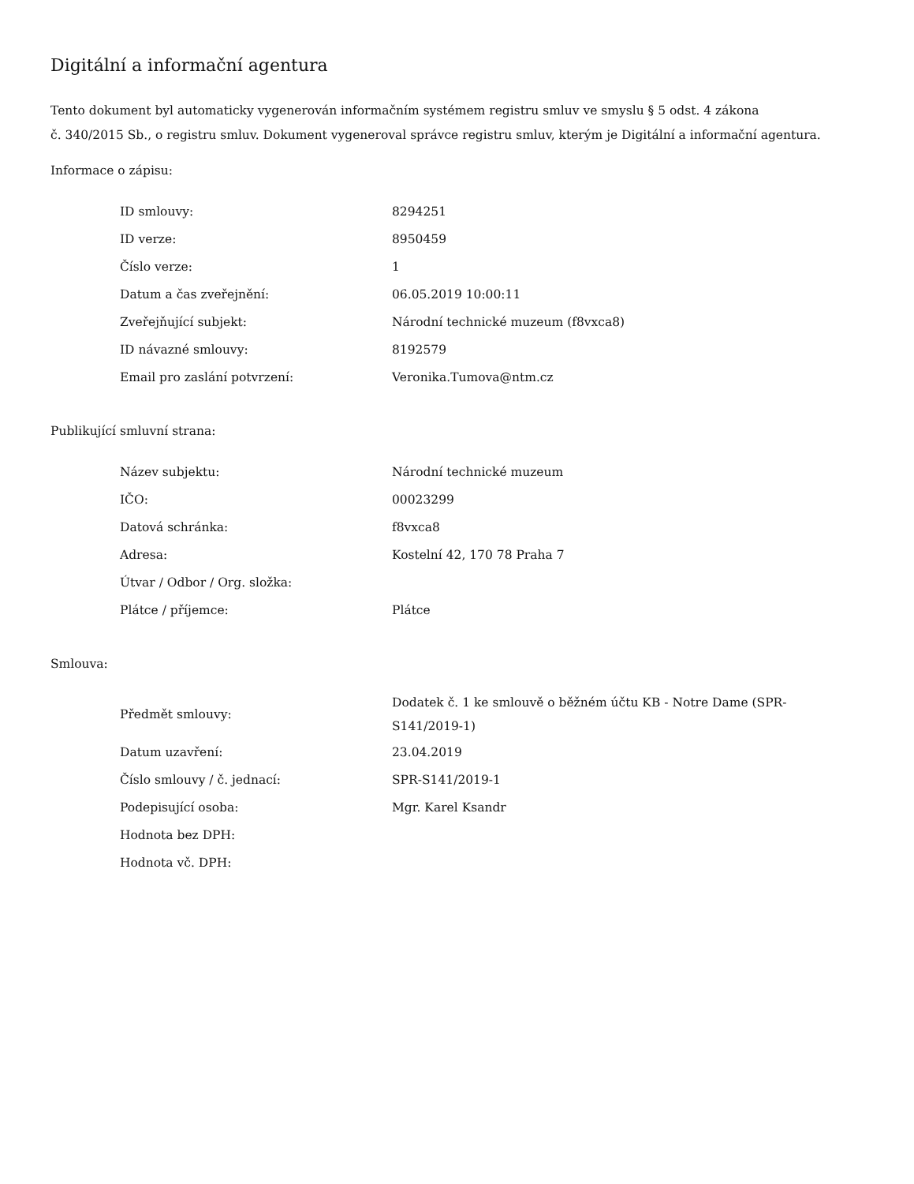Digitální a informační agentura
Tento dokument byl automaticky vygenerován informačním systémem registru smluv ve smyslu § 5 odst. 4 zákona
č. 340/2015 Sb., o registru smluv. Dokument vygeneroval správce registru smluv, kterým je Digitální a informační agentura.
Informace o zápisu:
| ID smlouvy: | 8294251 |
| ID verze: | 8950459 |
| Číslo verze: | 1 |
| Datum a čas zveřejnění: | 06.05.2019 10:00:11 |
| Zveřejňující subjekt: | Národní technické muzeum (f8vxca8) |
| ID návazné smlouvy: | 8192579 |
| Email pro zaslání potvrzení: | Veronika.Tumova@ntm.cz |
Publikující smluvní strana:
| Název subjektu: | Národní technické muzeum |
| IČO: | 00023299 |
| Datová schránka: | f8vxca8 |
| Adresa: | Kostelní 42, 170 78 Praha 7 |
| Útvar / Odbor / Org. složka: | |
| Plátce / příjemce: | Plátce |
Smlouva:
| Předmět smlouvy: | Dodatek č. 1 ke smlouvě o běžném účtu KB - Notre Dame (SPR-S141/2019-1) |
| Datum uzavření: | 23.04.2019 |
| Číslo smlouvy / č. jednací: | SPR-S141/2019-1 |
| Podepisující osoba: | Mgr. Karel Ksandr |
| Hodnota bez DPH: | |
| Hodnota vč. DPH: | |